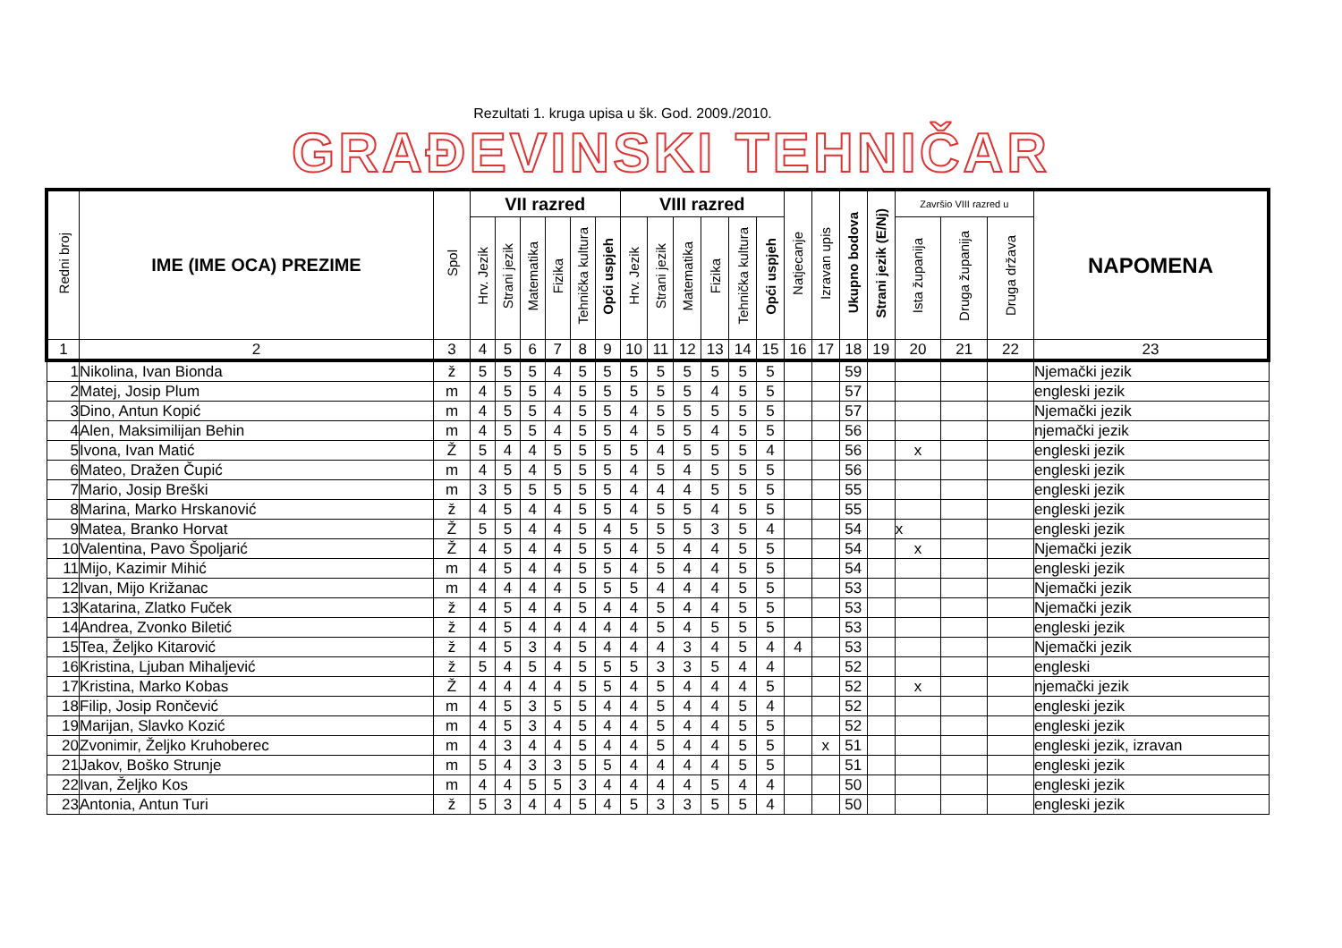Rezultati 1. kruga upisa u šk. God. 2009./2010.
GRAĐEVINSKI TEHNIČAR
| Redni broj | IME (IME OCA) PREZIME | Spol | VII razred | | | | | | VIII razred | | | | | | Natjecanje | Izravan upis | Ukupno bodova | Strani jezik (E/Nj) | Završio VIII razred u | | | NAPOMENA |
| --- | --- | --- | --- | --- | --- | --- | --- | --- | --- | --- | --- | --- | --- | --- | --- | --- | --- | --- | --- | --- | --- | --- |
| | | | Hrv. Jezik | Strani jezik | Matematika | Fizika | Tehnička kultura | Opći uspjeh | Hrv. Jezik | Strani jezik | Matematika | Fizika | Tehnička kultura | Opći uspjeh | | | | | Ista županija | Druga županija | Druga država | |
| 1 | 2 | 3 | 4 | 5 | 6 | 7 | 8 | 9 | 10 | 11 | 12 | 13 | 14 | 15 | 16 | 17 | 18 | 19 | 20 | 21 | 22 | 23 |
| 1 | Nikolina, Ivan Bionda | ž | 5 | 5 | 5 | 4 | 5 | 5 | 5 | 5 | 5 | 5 | 5 | 5 | | | 59 | | | | | Njemački jezik |
| 2 | Matej, Josip Plum | m | 4 | 5 | 5 | 4 | 5 | 5 | 5 | 5 | 5 | 4 | 5 | 5 | | | 57 | | | | | engleski jezik |
| 3 | Dino, Antun Kopić | m | 4 | 5 | 5 | 4 | 5 | 5 | 4 | 5 | 5 | 5 | 5 | 5 | | | 57 | | | | | Njemački jezik |
| 4 | Alen, Maksimilijan Behin | m | 4 | 5 | 5 | 4 | 5 | 5 | 4 | 5 | 5 | 4 | 5 | 5 | | | 56 | | | | | njemački jezik |
| 5 | Ivona, Ivan Matić | Ž | 5 | 4 | 4 | 5 | 5 | 5 | 5 | 4 | 5 | 5 | 5 | 4 | | | 56 | | x | | | engleski jezik |
| 6 | Mateo, Dražen Čupić | m | 4 | 5 | 4 | 5 | 5 | 5 | 4 | 5 | 4 | 5 | 5 | 5 | | | 56 | | | | | engleski jezik |
| 7 | Mario, Josip Breški | m | 3 | 5 | 5 | 5 | 5 | 5 | 4 | 4 | 4 | 5 | 5 | 5 | | | 55 | | | | | engleski jezik |
| 8 | Marina, Marko Hrskanović | ž | 4 | 5 | 4 | 4 | 5 | 5 | 4 | 5 | 5 | 4 | 5 | 5 | | | 55 | | | | | engleski jezik |
| 9 | Matea, Branko Horvat | Ž | 5 | 5 | 4 | 4 | 5 | 4 | 5 | 5 | 5 | 3 | 5 | 4 | | | 54 | | x | | | engleski jezik |
| 10 | Valentina, Pavo Špoljarić | Ž | 4 | 5 | 4 | 4 | 5 | 5 | 4 | 5 | 4 | 4 | 5 | 5 | | | 54 | | x | | | Njemački jezik |
| 11 | Mijo, Kazimir Mihić | m | 4 | 5 | 4 | 4 | 5 | 5 | 4 | 5 | 4 | 4 | 5 | 5 | | | 54 | | | | | engleski jezik |
| 12 | Ivan, Mijo Križanac | m | 4 | 4 | 4 | 4 | 5 | 5 | 5 | 4 | 4 | 4 | 5 | 5 | | | 53 | | | | | Njemački jezik |
| 13 | Katarina, Zlatko Fuček | ž | 4 | 5 | 4 | 4 | 5 | 4 | 4 | 5 | 4 | 4 | 5 | 5 | | | 53 | | | | | Njemački jezik |
| 14 | Andrea, Zvonko Biletić | ž | 4 | 5 | 4 | 4 | 4 | 4 | 4 | 5 | 4 | 5 | 5 | 5 | | | 53 | | | | | engleski jezik |
| 15 | Tea, Željko Kitarović | ž | 4 | 5 | 3 | 4 | 5 | 4 | 4 | 4 | 3 | 4 | 5 | 4 | 4 | | 53 | | | | | Njemački jezik |
| 16 | Kristina, Ljuban Mihaljević | ž | 5 | 4 | 5 | 4 | 5 | 5 | 5 | 3 | 3 | 5 | 4 | 4 | | | 52 | | | | | engleski |
| 17 | Kristina, Marko Kobas | Ž | 4 | 4 | 4 | 4 | 5 | 5 | 4 | 5 | 4 | 4 | 4 | 5 | | | 52 | | x | | | njemački jezik |
| 18 | Filip, Josip Rončević | m | 4 | 5 | 3 | 5 | 5 | 4 | 4 | 5 | 4 | 4 | 5 | 4 | | | 52 | | | | | engleski jezik |
| 19 | Marijan, Slavko Kozić | m | 4 | 5 | 3 | 4 | 5 | 4 | 4 | 5 | 4 | 4 | 5 | 5 | | | 52 | | | | | engleski jezik |
| 20 | Zvonimir, Željko Kruhoberec | m | 4 | 3 | 4 | 4 | 5 | 4 | 4 | 5 | 4 | 4 | 5 | 5 | | x | 51 | | | | | engleski jezik, izravan |
| 21 | Jakov, Boško Strunje | m | 5 | 4 | 3 | 3 | 5 | 5 | 4 | 4 | 4 | 4 | 5 | 5 | | | 51 | | | | | engleski jezik |
| 22 | Ivan, Željko Kos | m | 4 | 4 | 5 | 5 | 3 | 4 | 4 | 4 | 4 | 5 | 4 | 4 | | | 50 | | | | | engleski jezik |
| 23 | Antonia, Antun Turi | ž | 5 | 3 | 4 | 4 | 5 | 4 | 5 | 3 | 3 | 5 | 5 | 4 | | | 50 | | | | | engleski jezik |